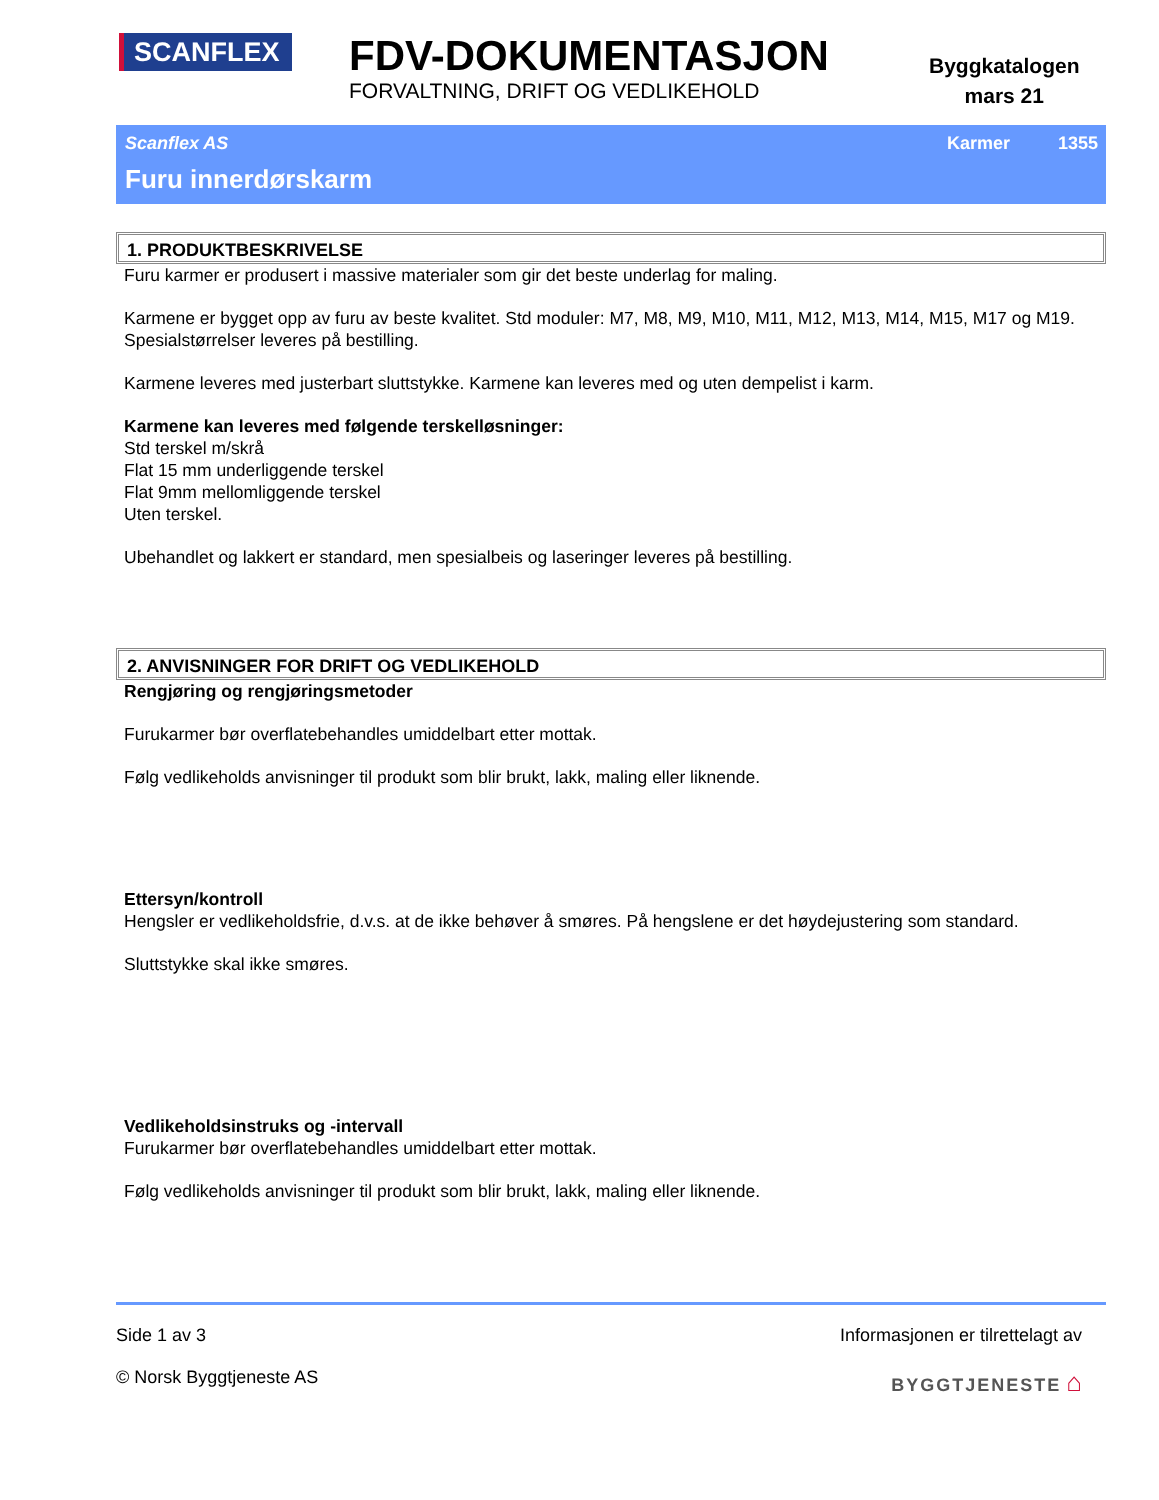SCANFLEX
FDV-DOKUMENTASJON
FORVALTNING, DRIFT OG VEDLIKEHOLD
Byggkatalogen
mars 21
Scanflex AS Karmer 1355
Furu innerdørskarm
1. PRODUKTBESKRIVELSE
Furu karmer er produsert i massive materialer som gir det beste underlag for maling.
Karmene er bygget opp av furu av beste kvalitet. Std moduler: M7, M8, M9, M10, M11, M12, M13, M14, M15, M17 og M19. Spesialstørrelser leveres på bestilling.
Karmene leveres med justerbart sluttstykke. Karmene kan leveres med og uten dempelist i karm.
Karmene kan leveres med følgende terskelløsninger:
Std terskel m/skrå
Flat 15 mm underliggende terskel
Flat 9mm mellomliggende terskel
Uten terskel.
Ubehandlet og lakkert er standard, men spesialbeis og laseringer leveres på bestilling.
2. ANVISNINGER FOR DRIFT OG VEDLIKEHOLD
Rengjøring og rengjøringsmetoder
Furukarmer bør overflatebehandles umiddelbart etter mottak.
Følg vedlikeholds anvisninger til produkt som blir brukt, lakk, maling eller liknende.
Ettersyn/kontroll
Hengsler er vedlikeholdsfrie, d.v.s. at de ikke behøver å smøres. På hengslene er det høydejustering som standard.
Sluttstykke skal ikke smøres.
Vedlikeholdsinstruks og -intervall
Furukarmer bør overflatebehandles umiddelbart etter mottak.
Følg vedlikeholds anvisninger til produkt som blir brukt, lakk, maling eller liknende.
Side 1 av 3
© Norsk Byggtjeneste AS
Informasjonen er tilrettelagt av
BYGGTJENESTE ⌂